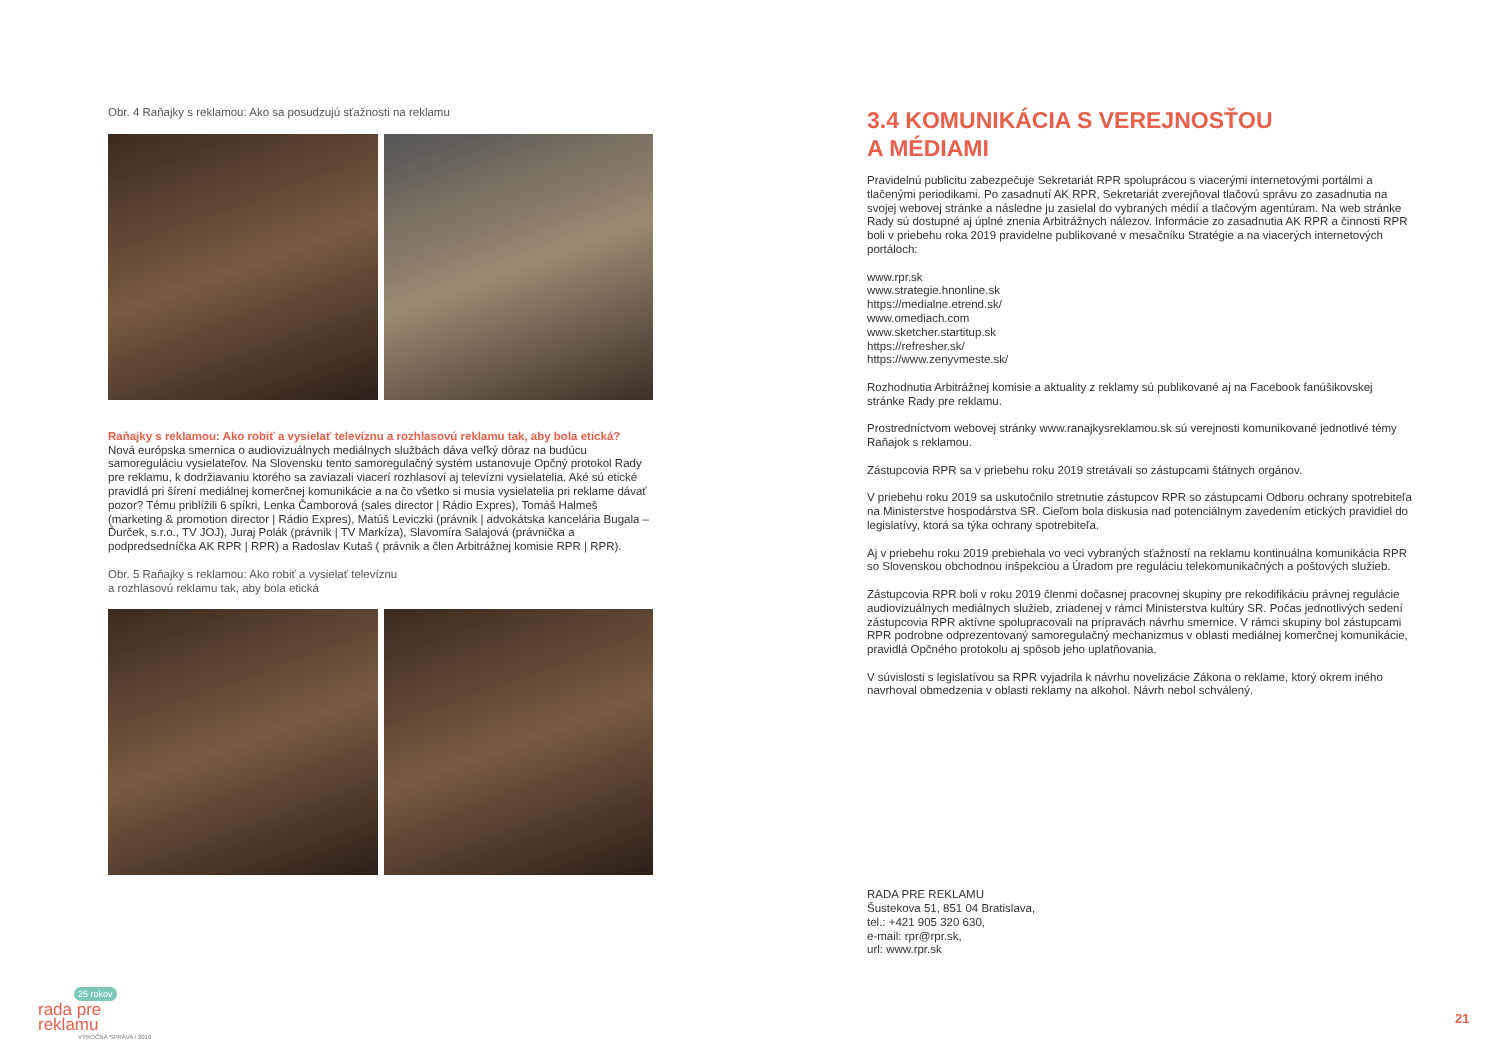Obr. 4 Raňajky s reklamou: Ako sa posudzujú sťažnosti na reklamu
Raňajky s reklamou: Ako robiť a vysielať televíznu a rozhlasovú reklamu tak, aby bola etická?
Nová európska smernica o audiovizuálnych mediálnych službách dáva veľký dôraz na budúcu samoreguláciu vysielateľov. Na Slovensku tento samoregulačný systém ustanovuje Opčný protokol Rady pre reklamu, k dodržiavaniu ktorého sa zaviazali viacerí rozhlasoví aj televízni vysielatelia. Aké sú etické pravidlá pri šírení mediálnej komerčnej komunikácie a na čo všetko si musia vysielatelia pri reklame dávať pozor? Tému priblížili 6 spíkri, Lenka Čamborová (sales director | Rádio Expres), Tomáš Halmeš (marketing & promotion director | Rádio Expres), Matúš Leviczki (právnik | advokátska kancelária Bugala – Ďurček, s.r.o., TV JOJ), Juraj Polák (právnik | TV Markíza), Slavomíra Salajová (právnička a podpredsedníčka AK RPR | RPR) a Radoslav Kutaš ( právnik a člen Arbitrážnej komisie RPR | RPR).
Obr. 5 Raňajky s reklamou: Ako robiť a vysielať televíznu
a rozhlasovú reklamu tak, aby bola etická
3.4 KOMUNIKÁCIA S VEREJNOSŤOU
A MÉDIAMI
Pravidelnú publicitu zabezpečuje Sekretariát RPR spoluprácou s viacerými internetovými portálmi a tlačenými periodikami. Po zasadnutí AK RPR, Sekretariát zverejňoval tlačovú správu zo zasadnutia na svojej webovej stránke a následne ju zasielal do vybraných médií a tlačovým agentúram. Na web stránke Rady sú dostupné aj úplné znenia Arbitrážnych nálezov. Informácie zo zasadnutia AK RPR a činnosti RPR boli v priebehu roka 2019 pravidelne publikované v mesačníku Stratégie a na viacerých internetových portáloch:
www.rpr.sk
www.strategie.hnonline.sk
https://medialne.etrend.sk/
www.omediach.com
www.sketcher.startitup.sk
https://refresher.sk/
https://www.zenyvmeste.sk/
Rozhodnutia Arbitrážnej komisie a aktuality z reklamy sú publikované aj na Facebook fanúšikovskej stránke Rady pre reklamu.
Prostredníctvom webovej stránky www.ranajkysreklamou.sk sú verejnosti komunikované jednotlivé témy Raňajok s reklamou.
Zástupcovia RPR sa v priebehu roku 2019 stretávali so zástupcami štátnych orgánov.
V priebehu roku 2019 sa uskutočnilo stretnutie zástupcov RPR so zástupcami Odboru ochrany spotrebiteľa na Ministerstve hospodárstva SR. Cieľom bola diskusia nad potenciálnym zavedením etických pravidiel do legislatívy, ktorá sa týka ochrany spotrebiteľa.
Aj v priebehu roku 2019 prebiehala vo veci vybraných sťažností na reklamu kontinuálna komunikácia RPR so Slovenskou obchodnou inšpekciou a Úradom pre reguláciu telekomunikačných a poštových služieb.
Zástupcovia RPR boli v roku 2019 členmi dočasnej pracovnej skupiny pre rekodifikáciu právnej regulácie audiovizuálnych mediálnych služieb, zriadenej v rámci Ministerstva kultúry SR. Počas jednotlivých sedení zástupcovia RPR aktívne spolupracovali na prípravách návrhu smernice. V rámci skupiny bol zástupcami RPR podrobne odprezentovaný samoregulačný mechanizmus v oblasti mediálnej komerčnej komunikácie, pravidlá Opčného protokolu aj spôsob jeho uplatňovania.
V súvislosti s legislatívou sa RPR vyjadrila k návrhu novelizácie Zákona o reklame, ktorý okrem iného navrhoval obmedzenia v oblasti reklamy na alkohol. Návrh nebol schválený.
RADA PRE REKLAMU
Šustekova 51, 851 04 Bratislava,
tel.: +421 905 320 630,
e-mail: rpr@rpr.sk,
url: www.rpr.sk
25 rokov
rada pre
reklamu
VÝROČNÁ SPRÁVA / 2019
21